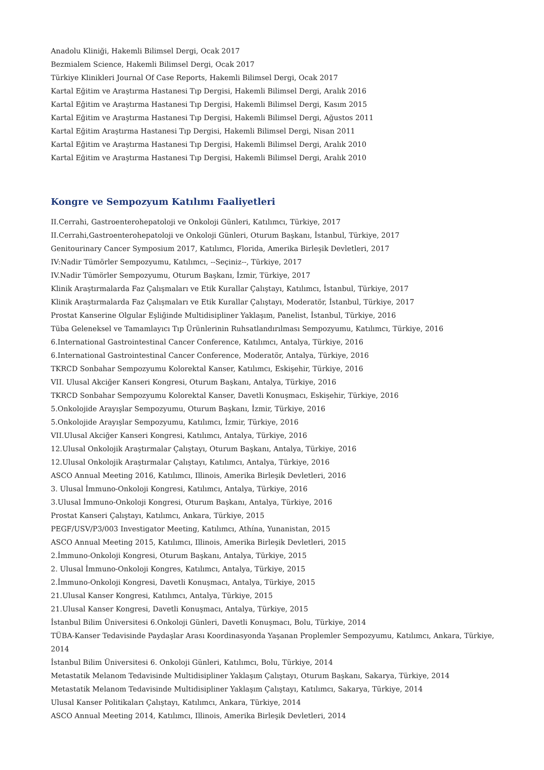Anadolu Kliniği, Hakemli Bilimsel Dergi, Ocak 2017
Bezmialem Science, Hakemli Bilimsel Dergi, Ocak 2017
Türkiye Klinikleri Journal Of Case Reports, Hakemli Bilimsel Dergi, Ocak 2017
Kartal Eğitim ve Araştırma Hastanesi Tıp Dergisi, Hakemli Bilimsel Dergi, Aralık 2016
Kartal Eğitim ve Araştırma Hastanesi Tıp Dergisi, Hakemli Bilimsel Dergi, Kasım 2015
Kartal Eğitim ve Araştırma Hastanesi Tıp Dergisi, Hakemli Bilimsel Dergi, Ağustos 2011
Kartal Eğitim Araştırma Hastanesi Tıp Dergisi, Hakemli Bilimsel Dergi, Nisan 2011
Kartal Eğitim ve Araştırma Hastanesi Tıp Dergisi, Hakemli Bilimsel Dergi, Aralık 2010
Kartal Eğitim ve Araştırma Hastanesi Tıp Dergisi, Hakemli Bilimsel Dergi, Aralık 2010
Kongre ve Sempozyum Katılımı Faaliyetleri
II.Cerrahi, Gastroenterohepatoloji ve Onkoloji Günleri, Katılımcı, Türkiye, 2017
II.Cerrahi,Gastroenterohepatoloji ve Onkoloji Günleri, Oturum Başkanı, İstanbul, Türkiye, 2017
Genitourinary Cancer Symposium 2017, Katılımcı, Florida, Amerika Birleşik Devletleri, 2017
IV:Nadir Tümörler Sempozyumu, Katılımcı, --Seçiniz--, Türkiye, 2017
IV.Nadir Tümörler Sempozyumu, Oturum Başkanı, İzmir, Türkiye, 2017
Klinik Araştırmalarda Faz Çalışmaları ve Etik Kurallar Çalıştayı, Katılımcı, İstanbul, Türkiye, 2017
Klinik Araştırmalarda Faz Çalışmaları ve Etik Kurallar Çalıştayı, Moderatör, İstanbul, Türkiye, 2017
Prostat Kanserine Olgular Eşliğinde Multidisipliner Yaklaşım, Panelist, İstanbul, Türkiye, 2016
Tüba Geleneksel ve Tamamlayıcı Tıp Ürünlerinin Ruhsatlandırılması Sempozyumu, Katılımcı, Türkiye, 2016
6.International Gastrointestinal Cancer Conference, Katılımcı, Antalya, Türkiye, 2016
6.International Gastrointestinal Cancer Conference, Moderatör, Antalya, Türkiye, 2016
TKRCD Sonbahar Sempozyumu Kolorektal Kanser, Katılımcı, Eskişehir, Türkiye, 2016
VII. Ulusal Akciğer Kanseri Kongresi, Oturum Başkanı, Antalya, Türkiye, 2016
TKRCD Sonbahar Sempozyumu Kolorektal Kanser, Davetli Konuşmacı, Eskişehir, Türkiye, 2016
5.Onkolojide Arayışlar Sempozyumu, Oturum Başkanı, İzmir, Türkiye, 2016
5.Onkolojide Arayışlar Sempozyumu, Katılımcı, İzmir, Türkiye, 2016
VII.Ulusal Akciğer Kanseri Kongresi, Katılımcı, Antalya, Türkiye, 2016
12.Ulusal Onkolojik Araştırmalar Çalıştayı, Oturum Başkanı, Antalya, Türkiye, 2016
12.Ulusal Onkolojik Araştırmalar Çalıştayı, Katılımcı, Antalya, Türkiye, 2016
ASCO Annual Meeting 2016, Katılımcı, Illinois, Amerika Birleşik Devletleri, 2016
3. Ulusal İmmuno-Onkoloji Kongresi, Katılımcı, Antalya, Türkiye, 2016
3.Ulusal İmmuno-Onkoloji Kongresi, Oturum Başkanı, Antalya, Türkiye, 2016
Prostat Kanseri Çalıştayı, Katılımcı, Ankara, Türkiye, 2015
PEGF/USV/P3/003 Investigator Meeting, Katılımcı, Athína, Yunanistan, 2015
ASCO Annual Meeting 2015, Katılımcı, Illinois, Amerika Birleşik Devletleri, 2015
2.İmmuno-Onkoloji Kongresi, Oturum Başkanı, Antalya, Türkiye, 2015
2. Ulusal İmmuno-Onkoloji Kongres, Katılımcı, Antalya, Türkiye, 2015
2.İmmuno-Onkoloji Kongresi, Davetli Konuşmacı, Antalya, Türkiye, 2015
21.Ulusal Kanser Kongresi, Katılımcı, Antalya, Türkiye, 2015
21.Ulusal Kanser Kongresi, Davetli Konuşmacı, Antalya, Türkiye, 2015
İstanbul Bilim Üniversitesi 6.Onkoloji Günleri, Davetli Konuşmacı, Bolu, Türkiye, 2014
TÜBA-Kanser Tedavisinde Paydaşlar Arası Koordinasyonda Yaşanan Proplemler Sempozyumu, Katılımcı, Ankara, Türkiye, 2014
İstanbul Bilim Üniversitesi 6. Onkoloji Günleri, Katılımcı, Bolu, Türkiye, 2014
Metastatik Melanom Tedavisinde Multidisipliner Yaklaşım Çalıştayı, Oturum Başkanı, Sakarya, Türkiye, 2014
Metastatik Melanom Tedavisinde Multidisipliner Yaklaşım Çalıştayı, Katılımcı, Sakarya, Türkiye, 2014
Ulusal Kanser Politikaları Çalıştayı, Katılımcı, Ankara, Türkiye, 2014
ASCO Annual Meeting 2014, Katılımcı, Illinois, Amerika Birleşik Devletleri, 2014